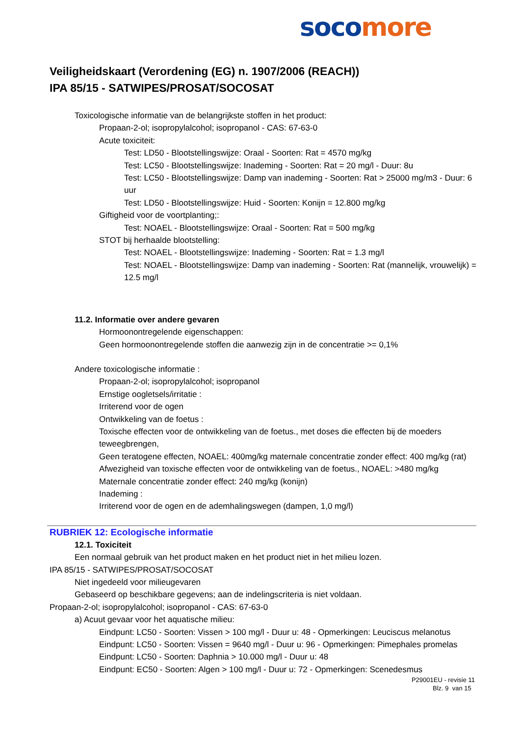soco more
Veiligheidskaart (Verordening (EG) n. 1907/2006 (REACH))
IPA 85/15 - SATWIPES/PROSAT/SOCOSAT
Toxicologische informatie van de belangrijkste stoffen in het product:
Propaan-2-ol; isopropylalcohol; isopropanol - CAS: 67-63-0
Acute toxiciteit:
Test: LD50 - Blootstellingswijze: Oraal - Soorten: Rat = 4570 mg/kg
Test: LC50 - Blootstellingswijze: Inademing - Soorten: Rat = 20 mg/l - Duur: 8u
Test: LC50 - Blootstellingswijze: Damp van inademing - Soorten: Rat > 25000 mg/m3 - Duur: 6 uur
Test: LD50 - Blootstellingswijze: Huid - Soorten: Konijn = 12.800 mg/kg
Giftigheid voor de voortplanting;:
Test: NOAEL - Blootstellingswijze: Oraal - Soorten: Rat = 500 mg/kg
STOT bij herhaalde blootstelling:
Test: NOAEL - Blootstellingswijze: Inademing - Soorten: Rat = 1.3 mg/l
Test: NOAEL - Blootstellingswijze: Damp van inademing - Soorten: Rat (mannelijk, vrouwelijk) = 12.5 mg/l
11.2. Informatie over andere gevaren
Hormoonontregelende eigenschappen:
Geen hormoonontregelende stoffen die aanwezig zijn in de concentratie >= 0,1%
Andere toxicologische informatie :
Propaan-2-ol; isopropylalcohol; isopropanol
Ernstige oogletsels/irritatie :
Irriterend voor de ogen
Ontwikkeling van de foetus :
Toxische effecten voor de ontwikkeling van de foetus., met doses die effecten bij de moeders teweegbrengen,
Geen teratogene effecten, NOAEL: 400mg/kg maternale concentratie zonder effect: 400 mg/kg (rat)
Afwezigheid van toxische effecten voor de ontwikkeling van de foetus., NOAEL: >480 mg/kg
Maternale concentratie zonder effect: 240 mg/kg (konijn)
Inademing :
Irriterend voor de ogen en de ademhalingswegen (dampen, 1,0 mg/l)
RUBRIEK 12: Ecologische informatie
12.1. Toxiciteit
Een normaal gebruik van het product maken en het product niet in het milieu lozen.
IPA 85/15 - SATWIPES/PROSAT/SOCOSAT
Niet ingedeeld voor milieugevaren
Gebaseerd op beschikbare gegevens; aan de indelingscriteria is niet voldaan.
Propaan-2-ol; isopropylalcohol; isopropanol - CAS: 67-63-0
a) Acuut gevaar voor het aquatische milieu:
Eindpunt: LC50 - Soorten: Vissen > 100 mg/l - Duur u: 48 - Opmerkingen: Leuciscus melanotus
Eindpunt: LC50 - Soorten: Vissen = 9640 mg/l - Duur u: 96 - Opmerkingen: Pimephales promelas
Eindpunt: LC50 - Soorten: Daphnia > 10.000 mg/l - Duur u: 48
Eindpunt: EC50 - Soorten: Algen > 100 mg/l - Duur u: 72 - Opmerkingen: Scenedesmus
P29001EU - revisie 11
Blz. 9 van 15